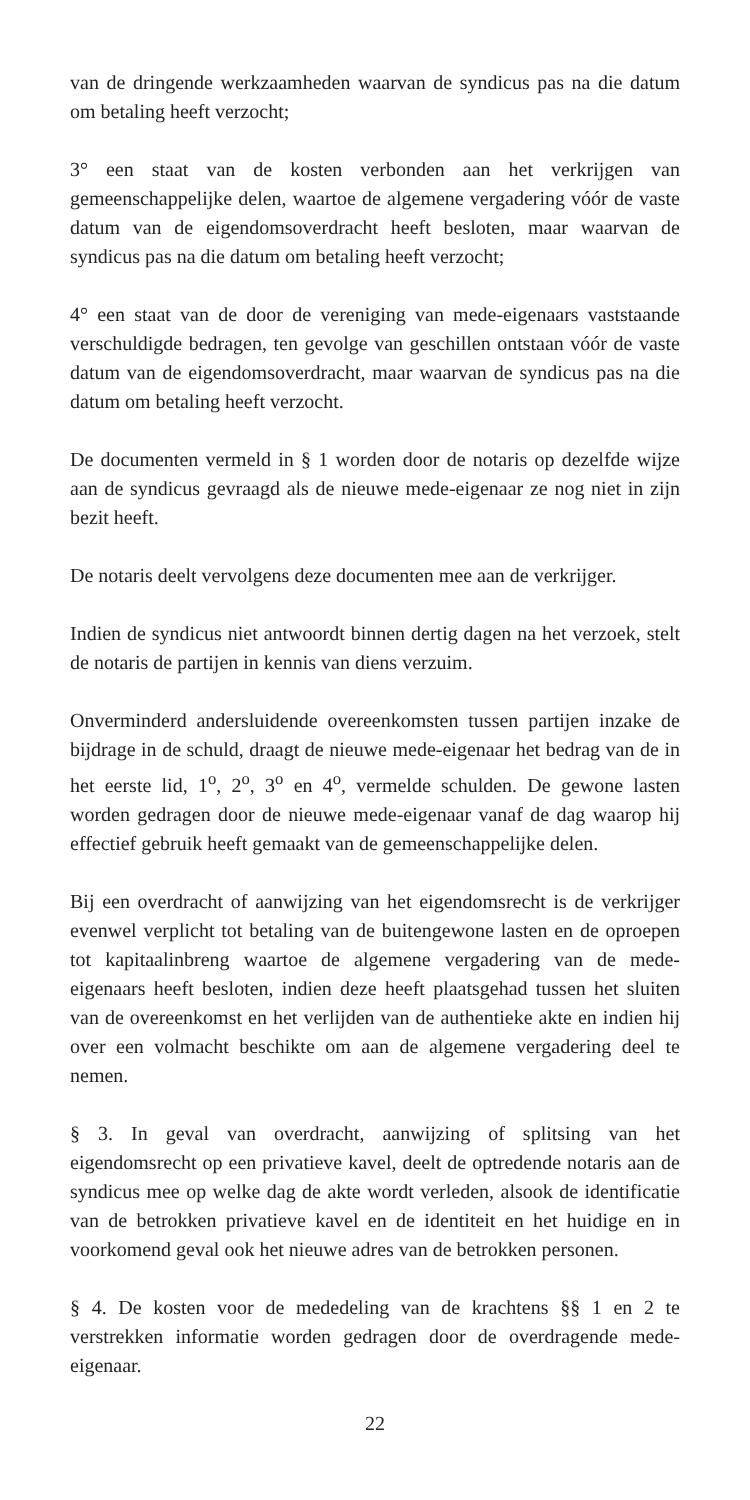van de dringende werkzaamheden waarvan de syndicus pas na die datum om betaling heeft verzocht;
3° een staat van de kosten verbonden aan het verkrijgen van gemeenschappelijke delen, waartoe de algemene vergadering vóór de vaste datum van de eigendomsoverdracht heeft besloten, maar waarvan de syndicus pas na die datum om betaling heeft verzocht;
4° een staat van de door de vereniging van mede-eigenaars vaststaande verschuldigde bedragen, ten gevolge van geschillen ontstaan vóór de vaste datum van de eigendomsoverdracht, maar waarvan de syndicus pas na die datum om betaling heeft verzocht.
De documenten vermeld in § 1 worden door de notaris op dezelfde wijze aan de syndicus gevraagd als de nieuwe mede-eigenaar ze nog niet in zijn bezit heeft.
De notaris deelt vervolgens deze documenten mee aan de verkrijger.
Indien de syndicus niet antwoordt binnen dertig dagen na het verzoek, stelt de notaris de partijen in kennis van diens verzuim.
Onverminderd andersluidende overeenkomsten tussen partijen inzake de bijdrage in de schuld, draagt de nieuwe mede-eigenaar het bedrag van de in het eerste lid, 1<sup>o</sup>, 2<sup>o</sup>, 3<sup>o</sup> en 4<sup>o</sup>, vermelde schulden. De gewone lasten worden gedragen door de nieuwe mede-eigenaar vanaf de dag waarop hij effectief gebruik heeft gemaakt van de gemeenschappelijke delen.
Bij een overdracht of aanwijzing van het eigendomsrecht is de verkrijger evenwel verplicht tot betaling van de buitengewone lasten en de oproepen tot kapitaalinbreng waartoe de algemene vergadering van de mede-eigenaars heeft besloten, indien deze heeft plaatsgehad tussen het sluiten van de overeenkomst en het verlijden van de authentieke akte en indien hij over een volmacht beschikte om aan de algemene vergadering deel te nemen.
§ 3. In geval van overdracht, aanwijzing of splitsing van het eigendomsrecht op een privatieve kavel, deelt de optredende notaris aan de syndicus mee op welke dag de akte wordt verleden, alsook de identificatie van de betrokken privatieve kavel en de identiteit en het huidige en in voorkomend geval ook het nieuwe adres van de betrokken personen.
§ 4. De kosten voor de mededeling van de krachtens §§ 1 en 2 te verstrekken informatie worden gedragen door de overdragende mede-eigenaar.
22